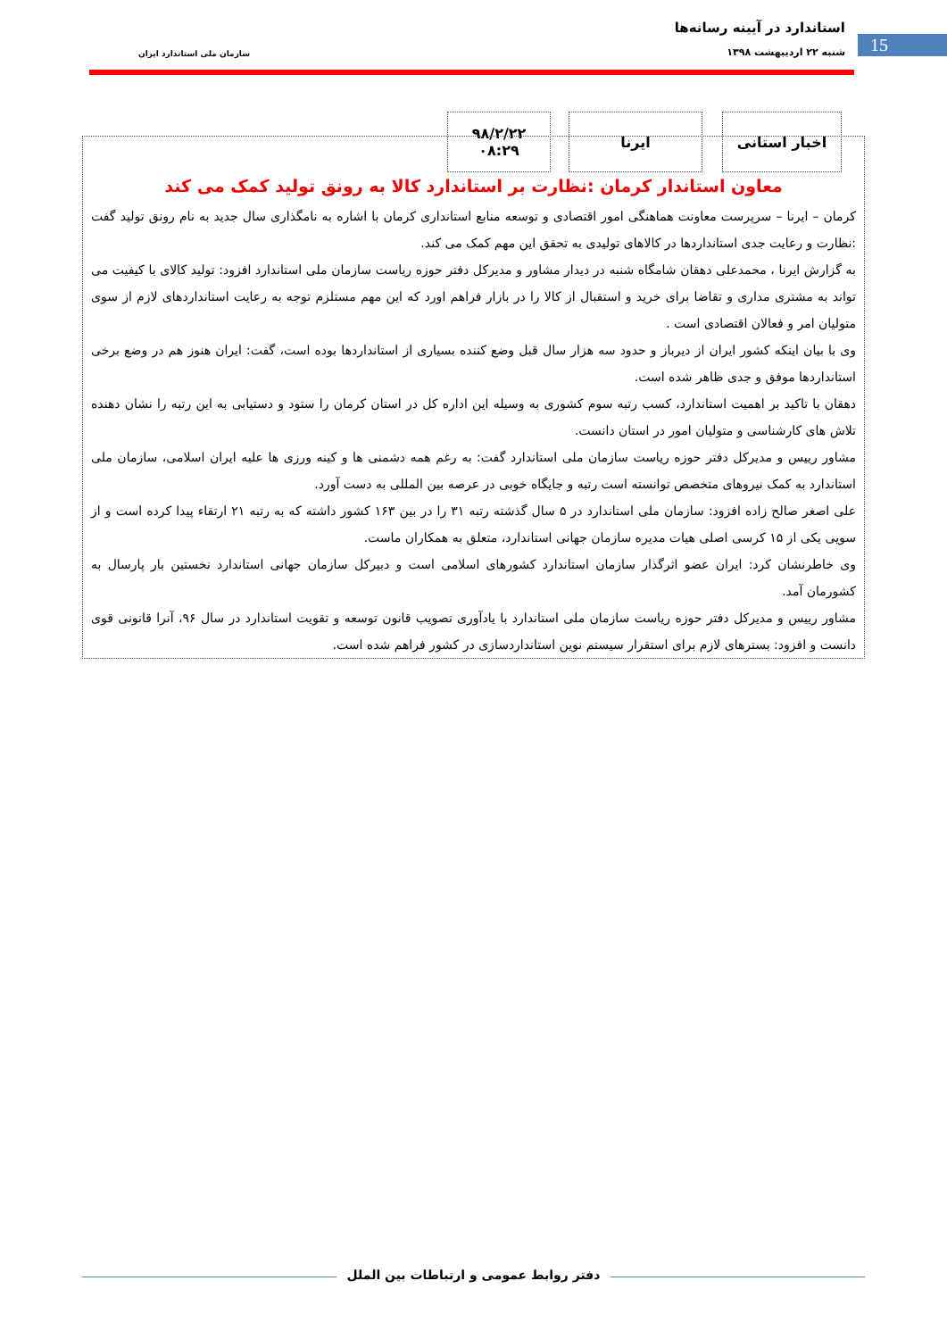15
استاندارد در آیینه رسانه‌ها
شنبه ۲۲ اردیبهشت ۱۳۹۸ سازمان ملی استاندارد ایران
اخبار استانی ایرنا
۹۸/۲/۲۲
۰۸:۲۹
معاون استاندار کرمان :نظارت بر استاندارد کالا به رونق تولید کمک می کند
کرمان – ایرنا – سرپرست معاونت هماهنگی امور اقتصادی و توسعه منابع استانداری کرمان با اشاره به نامگذاری سال جدید به نام رونق تولید گفت :نظارت و رعایت جدی استانداردها در کالاهای تولیدی به تحقق این مهم کمک می کند.
به گزارش ایرنا ، محمدعلی دهقان شامگاه شنبه در دیدار مشاور و مدیرکل دفتر حوزه ریاست سازمان ملی استاندارد افزود: تولید کالای با کیفیت می تواند به مشتری مداری و تقاضا برای خرید و استقبال از کالا را در بازار فراهم اورد که این مهم مستلزم توجه به رعایت استانداردهای لازم از سوی متولیان امر و فعالان اقتصادی است .
وی با بیان اینکه کشور ایران از دیرباز و حدود سه هزار سال قبل وضع کننده بسیاری از استانداردها بوده است، گفت: ایران هنوز هم در وضع برخی استانداردها موفق و جدی ظاهر شده است.
دهقان با تاکید بر اهمیت استاندارد، کسب رتبه سوم کشوری به وسیله این اداره کل در استان کرمان را ستود و دستیابی به این رتبه را نشان دهنده تلاش های کارشناسی و متولیان امور در استان دانست.
مشاور رییس و مدیرکل دفتر حوزه ریاست سازمان ملی استاندارد گفت: به رغم همه دشمنی ها و کینه ورزی ها علیه ایران اسلامی، سازمان ملی استاندارد به کمک نیروهای متخصص توانسته است رتبه و جایگاه خوبی در عرصه بین المللی به دست آورد.
علی اصغر صالح زاده افزود: سازمان ملی استاندارد در ۵ سال گذشته رتبه ۳۱ را در بین ۱۶۳ کشور داشته که به رتبه ۲۱ ارتقاء پیدا کرده است و از سویی یکی از ۱۵ کرسی اصلی هیات مدیره سازمان جهانی استاندارد، متعلق به همکاران ماست.
وی خاطرنشان کرد: ایران عضو اثرگذار سازمان استاندارد کشورهای اسلامی است و دبیرکل سازمان جهانی استاندارد نخستین بار پارسال به کشورمان آمد.
مشاور رییس و مدیرکل دفتر حوزه ریاست سازمان ملی استاندارد با یادآوری تصویب قانون توسعه و تقویت استاندارد در سال ۹۶، آنرا قانونی قوی دانست و افزود: بسترهای لازم برای استقرار سیستم نوین استانداردسازی در کشور فراهم شده است.
دفتر روابط عمومی و ارتباطات بین الملل